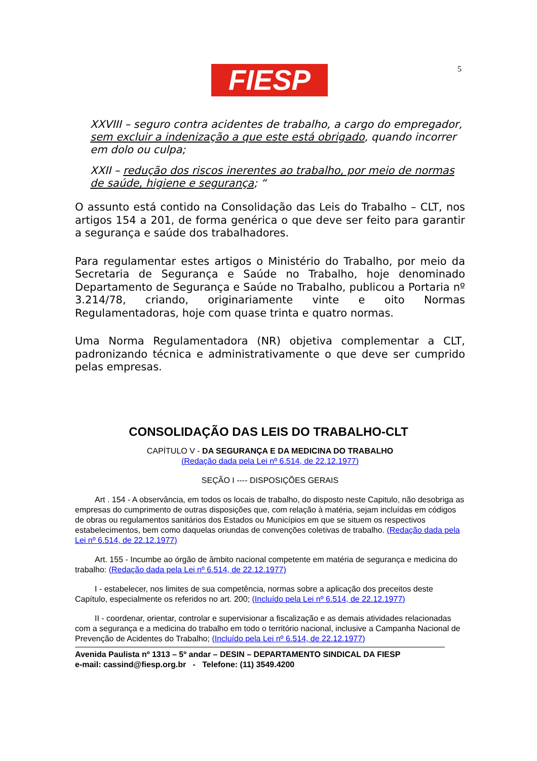FIESP 5
XXVIII – seguro contra acidentes de trabalho, a cargo do empregador, sem excluir a indenização a que este está obrigado, quando incorrer em dolo ou culpa;
XXII – redução dos riscos inerentes ao trabalho, por meio de normas de saúde, higiene e segurança; “
O assunto está contido na Consolidação das Leis do Trabalho – CLT, nos artigos 154 a 201, de forma genérica o que deve ser feito para garantir a segurança e saúde dos trabalhadores.
Para regulamentar estes artigos o Ministério do Trabalho, por meio da Secretaria de Segurança e Saúde no Trabalho, hoje denominado Departamento de Segurança e Saúde no Trabalho, publicou a Portaria nº 3.214/78, criando, originariamente vinte e oito Normas Regulamentadoras, hoje com quase trinta e quatro normas.
Uma Norma Regulamentadora (NR) objetiva complementar a CLT, padronizando técnica e administrativamente o que deve ser cumprido pelas empresas.
CONSOLIDAÇÃO DAS LEIS DO TRABALHO-CLT
CAPÍTULO V - DA SEGURANÇA E DA MEDICINA DO TRABALHO
(Redação dada pela Lei nº 6.514, de 22.12.1977)
SEÇÃO I ---- DISPOSIÇÕES GERAIS
Art . 154 - A observância, em todos os locais de trabalho, do disposto neste Capitulo, não desobriga as empresas do cumprimento de outras disposições que, com relação à matéria, sejam incluídas em códigos de obras ou regulamentos sanitários dos Estados ou Municípios em que se situem os respectivos estabelecimentos, bem como daquelas oriundas de convenções coletivas de trabalho. (Redação dada pela Lei nº 6.514, de 22.12.1977)
Art. 155 - Incumbe ao órgão de âmbito nacional competente em matéria de segurança e medicina do trabalho: (Redação dada pela Lei nº 6.514, de 22.12.1977)
I - estabelecer, nos limites de sua competência, normas sobre a aplicação dos preceitos deste Capítulo, especialmente os referidos no art. 200; (Incluído pela Lei nº 6.514, de 22.12.1977)
II - coordenar, orientar, controlar e supervisionar a fiscalização e as demais atividades relacionadas com a segurança e a medicina do trabalho em todo o território nacional, inclusive a Campanha Nacional de Prevenção de Acidentes do Trabalho; (Incluído pela Lei nº 6.514, de 22.12.1977)
Avenida Paulista nº 1313 – 5º andar – DESIN – DEPARTAMENTO SINDICAL DA FIESP
e-mail: cassind@fiesp.org.br - Telefone: (11) 3549.4200